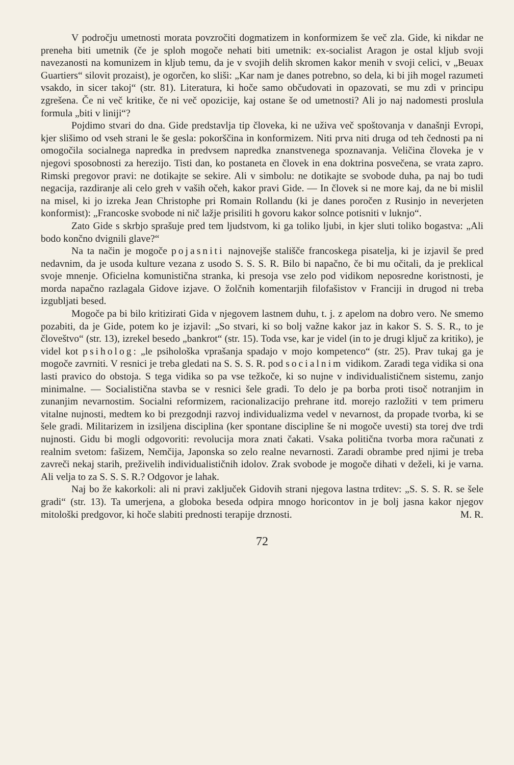V področju umetnosti morata povzročiti dogmatizem in konformizem še več zla. Gide, ki nikdar ne preneha biti umetnik (če je sploh mogoče nehati biti umetnik: ex-socialist Aragon je ostal kljub svoji navezanosti na komunizem in kljub temu, da je v svojih delih skromen kakor menih v svoji celici, v „Beuax Guartiers“ silovit prozaist), je ogorčen, ko sliši: „Kar nam je danes potrebno, so dela, ki bi jih mogel razumeti vsakdo, in sicer takoj“ (str. 81). Literatura, ki hoče samo občudovati in opazovati, se mu zdi v principu zgrešena. Če ni več kritike, če ni več opozicije, kaj ostane še od umetnosti? Ali jo naj nadomesti proslula formula „biti v liniji“?
Pojdimo stvari do dna. Gide predstavlja tip človeka, ki ne uživa več spoštovanja v današnji Evropi, kjer slišimo od vseh strani le še gesla: pokorščina in konformizem. Niti prva niti druga od teh čednosti pa ni omogočila socialnega napredka in predvsem napredka znanstvenega spoznavanja. Veličina človeka je v njegovi sposobnosti za herezijo. Tisti dan, ko postaneta en človek in ena doktrina posvečena, se vrata zapro. Rimski pregovor pravi: ne dotikajte se sekire. Ali v simbolu: ne dotikajte se svobode duha, pa naj bo tudi negacija, razdiranje ali celo greh v vaših očeh, kakor pravi Gide. — In človek si ne more kaj, da ne bi mislil na misel, ki jo izreka Jean Christophe pri Romain Rollandu (ki je danes poročen z Rusinjo in neverjeten konformist): „Francoske svobode ni nič lažje prisiliti h govoru kakor solnce potisniti v luknjo“.
Zato Gide s skrbjo sprašuje pred tem ljudstvom, ki ga toliko ljubi, in kjer sluti toliko bogastva: „Ali bodo končno dvignili glave?“
Na ta način je mogoče pojasniti najnovejše stališče francoskega pisatelja, ki je izjavil še pred nedavnim, da je usoda kulture vezana z usodo S. S. S. R. Bilo bi napačno, če bi mu očitali, da je preklical svoje mnenje. Oficielna komunistična stranka, ki presoja vse zelo pod vidikom neposredne koristnosti, je morda napačno razlagala Gidove izjave. O žolčnih komentarjih filofašistov v Franciji in drugod ni treba izgubljati besed.
Mogoče pa bi bilo kritizirati Gida v njegovem lastnem duhu, t. j. z apelom na dobro vero. Ne smemo pozabiti, da je Gide, potem ko je izjavil: „So stvari, ki so bolj važne kakor jaz in kakor S. S. S. R., to je človeštvo“ (str. 13), izrekel besedo „bankrot“ (str. 15). Toda vse, kar je videl (in to je drugi ključ za kritiko), je videl kot psiholog: „le psihološka vprašanja spadajo v mojo kompetenco“ (str. 25). Prav tukaj ga je mogoče zavrniti. V resnici je treba gledati na S. S. S. R. pod socialnim vidikom. Zaradi tega vidika si ona lasti pravico do obstoja. S tega vidika so pa vse težkoče, ki so nujne v individualističnem sistemu, zanjo minimalne. — Socialistična stavba se v resnici šele gradi. To delo je pa borba proti tisoč notranjim in zunanjim nevarnostim. Socialni reformizem, racionalizacijo prehrane itd. morejo razložiti v tem primeru vitalne nujnosti, medtem ko bi prezgodnji razvoj individualizma vedel v nevarnost, da propade tvorba, ki se šele gradi. Militarizem in izsiljena disciplina (ker spontane discipline še ni mogoče uvesti) sta torej dve trdi nujnosti. Gidu bi mogli odgovoriti: revolucija mora znati čakati. Vsaka politična tvorba mora računati z realnim svetom: fašizem, Nemčija, Japonska so zelo realne nevarnosti. Zaradi obrambe pred njimi je treba zavreči nekaj starih, preživelih individualističnih idolov. Zrak svobode je mogoče dihati v deželi, ki je varna. Ali velja to za S. S. S. R.? Odgovor je lahak.
Naj bo že kakorkoli: ali ni pravi zaključek Gidovih strani njegova lastna trditev: „S. S. S. R. se šele gradi“ (str. 13). Ta umerjena, a globoka beseda odpira mnogo horicontov in je bolj jasna kakor njegov mitološki predgovor, ki hoče slabiti prednosti terapije drznosti. M. R.
72